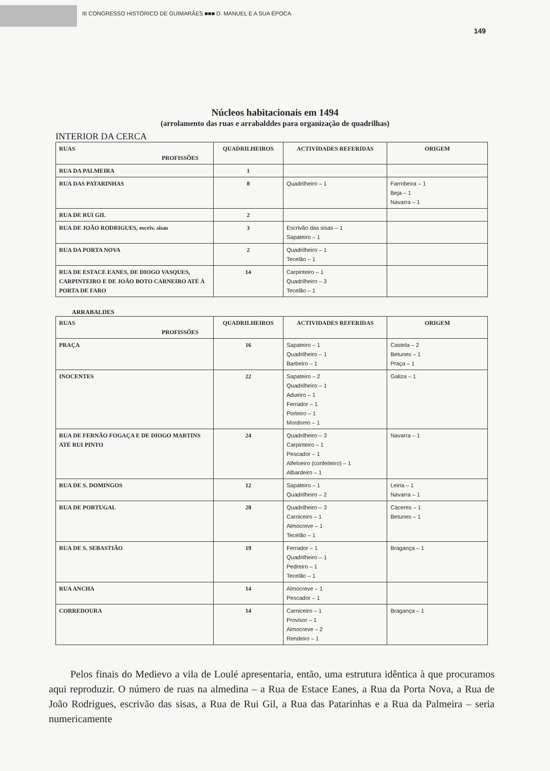III CONGRESSO HISTÓRICO DE GUIMARÃES ■■■ D. MANUEL E A SUA ÉPOCA
149
Núcleos habitacionais em 1494
(arrolamento das ruas e arrabalddes para organização de quadrilhas)
INTERIOR DA CERCA
| RUAS PROFISSÕES | QUADRILHEIROS | ACTIVIDADES REFERIDAS | ORIGEM |
| --- | --- | --- | --- |
| RUA DA PALMEIRA | 1 | | |
| RUA DAS PATARINHAS | 8 | Quadrilheiro – 1 | Farrobeira – 1 Beja – 1 Navarra – 1 |
| RUA DE RUI GIL | 2 | | |
| RUA DE JOÃO RODRIGUES, escriv. sisas | 3 | Escrivão das sisas – 1 Sapateiro – 1 | |
| RUA DA PORTA NOVA | 2 | Quadrilheiro – 1 Tecelão – 1 | |
| RUA DE ESTACE EANES, DE DIOGO VASQUES, CARPINTEIRO E DE JOÃO BOTO CARNEIRO ATÉ À PORTA DE FARO | 14 | Carpinteiro – 1 Quadrilheiro – 3 Tecelão – 1 | |
ARRABALDES
| RUAS PROFISSÕES | QUADRILHEIROS | ACTIVIDADES REFERIDAS | ORIGEM |
| --- | --- | --- | --- |
| PRAÇA | 16 | Sapateiro – 1 Quadrilheiro – 1 Barbeiro – 1 | Castela – 2 Betunes – 1 Praça – 1 |
| INOCENTES | 22 | Sapateiro – 2 Quadrilheiro – 1 Adueiro – 1 Ferrador – 1 Porteiro – 1 Mordomo – 1 | Galiza – 1 |
| RUA DE FERNÃO FOGAÇA E DE DIOGO MARTINS ATÉ RUI PINTO | 24 | Quadrilheiro – 3 Carpinteiro – 1 Pescador – 1 Alfeloeiro (confeiteiro) – 1 Albardeiro – 1 | Navarra – 1 |
| RUA DE S. DOMINGOS | 12 | Sapateiro – 1 Quadrilheiro – 2 | Leiria – 1 Navarra – 1 |
| RUA DE PORTUGAL | 20 | Quadrilheiro – 3 Carniceiro – 1 Almocreve – 1 Tecelão – 1 | Cáceres – 1 Betunes – 1 |
| RUA DE S. SEBASTIÃO | 19 | Ferrador – 1 Quadrilheiro – 1 Pedreiro – 1 Tecelão – 1 | Bragança – 1 |
| RUA ANCHA | 14 | Almocreve – 1 Pescador – 1 | |
| CORREDOURA | 14 | Carniceiro – 1 Provisor – 1 Almocreve – 2 Rendeiro – 1 | Bragança – 1 |
Pelos finais do Medievo a vila de Loulé apresentaria, então, uma estrutura idêntica à que procuramos aqui reproduzir. O número de ruas na almedina – a Rua de Estace Eanes, a Rua da Porta Nova, a Rua de João Rodrigues, escrivão das sisas, a Rua de Rui Gil, a Rua das Patarinhas e a Rua da Palmeira – seria numericamente